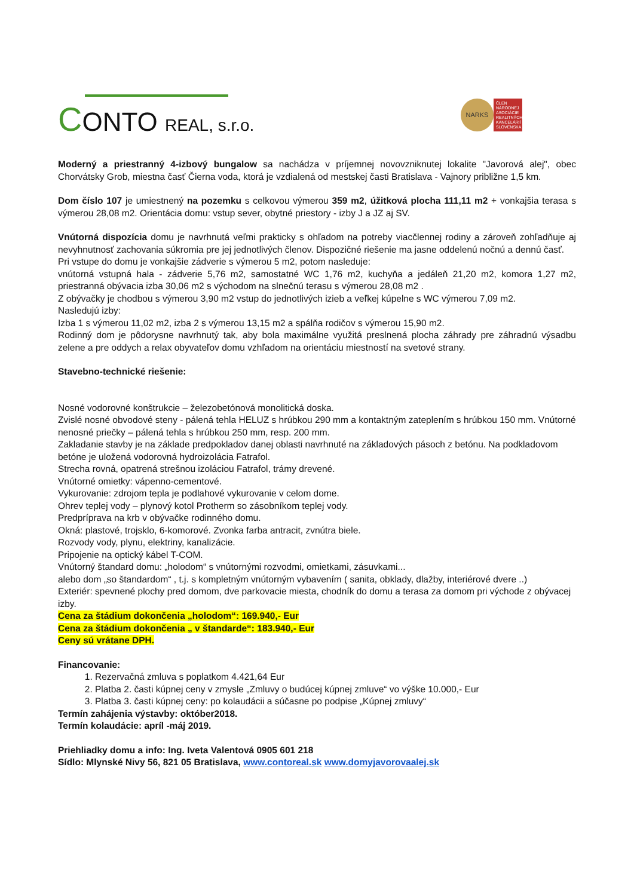CONTO REAL, s.r.o.
NARKS
ČLEN NÁRODNEJ ASOCIÁCIE REALITNÝCH KANCELÁRIÍ SLOVENSKA
Moderný a priestranný 4-izbový bungalow sa nachádza v príjemnej novovzniknutej lokalite "Javorová alej", obec Chorvátsky Grob, miestna časť Čierna voda, ktorá je vzdialená od mestskej časti Bratislava - Vajnory približne 1,5 km.
Dom číslo 107 je umiestnený na pozemku s celkovou výmerou 359 m2, úžitková plocha 111,11 m2 + vonkajšia terasa s výmerou 28,08 m2. Orientácia domu: vstup sever, obytné priestory - izby J a JZ aj SV.
Vnútorná dispozícia domu je navrhnutá veľmi prakticky s ohľadom na potreby viacčlennej rodiny a zároveň zohľadňuje aj nevyhnutnosť zachovania súkromia pre jej jednotlivých členov. Dispozičné riešenie ma jasne oddelenú nočnú a dennú časť.
Pri vstupe do domu je vonkajšie zádverie s výmerou 5 m2, potom nasleduje:
vnútorná vstupná hala - zádverie 5,76 m2, samostatné WC 1,76 m2, kuchyňa a jedáleň 21,20 m2, komora 1,27 m2, priestranná obývacia izba 30,06 m2 s východom na slnečnú terasu s výmerou 28,08 m2 .
Z obývačky je chodbou s výmerou 3,90 m2 vstup do jednotlivých izieb a veľkej kúpelne s WC výmerou 7,09 m2.
Nasledujú izby:
Izba 1 s výmerou 11,02 m2, izba 2 s výmerou 13,15 m2 a spálňa rodičov s výmerou 15,90 m2.
Rodinný dom je pôdorysne navrhnutý tak, aby bola maximálne využitá preslnená plocha záhrady pre záhradnú výsadbu zelene a pre oddych a relax obyvateľov domu vzhľadom na orientáciu miestností na svetové strany.
Stavebno-technické riešenie:
Nosné vodorovné konštrukcie – železobetónová monolitická doska.
Zvislé nosné obvodové steny - pálená tehla HELUZ s hrúbkou 290 mm a kontaktným zateplením s hrúbkou 150 mm. Vnútorné nenosné priečky – pálená tehla s hrúbkou 250 mm, resp. 200 mm.
Zakladanie stavby je na základe predpokladov danej oblasti navrhnuté na základových pásoch z betónu. Na podkladovom betóne je uložená vodorovná hydroizolácia Fatrafol.
Strecha rovná, opatrená strešnou izoláciou Fatrafol, trámy drevené.
Vnútorné omietky: vápenno-cementové.
Vykurovanie: zdrojom tepla je podlahové vykurovanie v celom dome.
Ohrev teplej vody – plynový kotol Protherm so zásobníkom teplej vody.
Predpríprava na krb v obývačke rodinného domu.
Okná: plastové, trojsklo, 6-komorové. Zvonka farba antracit, zvnútra biele.
Rozvody vody, plynu, elektriny, kanalizácie.
Pripojenie na optický kábel T-COM.
Vnútorný štandard domu: „holodom“ s vnútornými rozvodmi, omietkami, zásuvkami...
alebo dom „so štandardom“ , t.j. s kompletným vnútorným vybavením ( sanita, obklady, dlažby, interiérové dvere ..)
Exteriér: spevnené plochy pred domom, dve parkovacie miesta, chodník do domu a terasa za domom pri východe z obývacej izby.
Cena za štádium dokončenia „holodom“: 169.940,- Eur
Cena za štádium dokončenia „ v štandarde“: 183.940,- Eur
Ceny sú vrátane DPH.
Financovanie:
1. Rezervačná zmluva s poplatkom 4.421,64 Eur
2. Platba 2. časti kúpnej ceny v zmysle „Zmluvy o budúcej kúpnej zmluve“ vo výške 10.000,- Eur
3. Platba 3. časti kúpnej ceny: po kolaudácii a súčasne po podpise „Kúpnej zmluvy“
Termín zahájenia výstavby: október2018.
Termín kolaudácie: apríl -máj 2019.
Priehliadky domu a info: Ing. Iveta Valentová 0905 601 218
Sídlo: Mlynské Nivy 56, 821 05 Bratislava, www.contoreal.sk www.domyjavorovaalej.sk